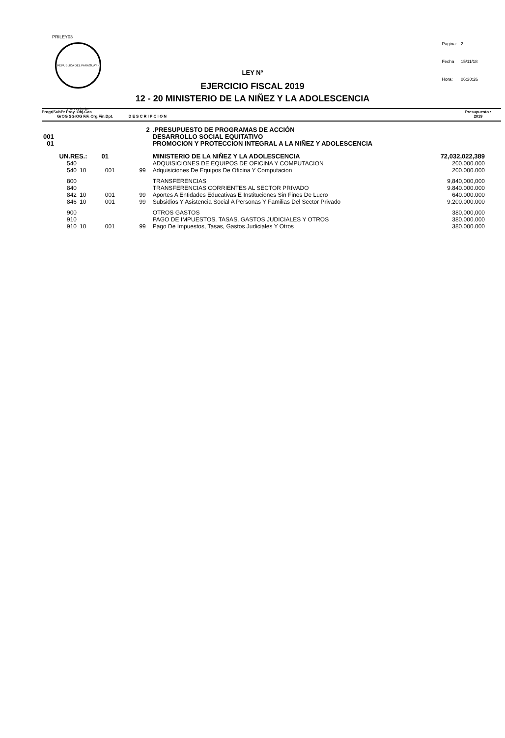PRILEY03
REPUBLICA DEL PARAGUAY · PAZ Y JUSTICIA
| Pagina: | 2 |
| Fecha | 15/11/18 |
| Hora: | 06:30:26 |
LEY Nº
EJERCICIO FISCAL 2019
12 - 20 MINISTERIO DE LA NIÑEZ Y LA ADOLESCENCIA
Progr/SubPr Proy. Obj.Gas
GrOG SGrOG F.F. Org.Fin.Dpt. D E S C R I P C I O N
Presupuesto :
2019
| 2 | | | | .PRESUPUESTO DE PROGRAMAS DE ACCIÓN | |
| 001 | | | | DESARROLLO SOCIAL EQUITATIVO | |
| 01 | | | | PROMOCION Y PROTECCION INTEGRAL A LA NIÑEZ Y ADOLESCENCIA | |
| UN.RES.: 01 | | | | MINISTERIO DE LA NIÑEZ Y LA ADOLESCENCIA | 72,032,022,389 |
| 540 | | | | ADQUISICIONES DE EQUIPOS DE OFICINA Y COMPUTACION | 200.000.000 |
| 540 | 10 | 001 | 99 | Adquisiciones De Equipos De Oficina Y Computacion | 200.000.000 |
| 800 | | | | TRANSFERENCIAS | 9,840,000,000 |
| 840 | | | | TRANSFERENCIAS CORRIENTES AL SECTOR PRIVADO | 9.840.000.000 |
| 842 | 10 | 001 | 99 | Aportes A Entidades Educativas E Instituciones Sin Fines De Lucro | 640.000.000 |
| 846 | 10 | 001 | 99 | Subsidios Y Asistencia Social A Personas Y Familias Del Sector Privado | 9.200.000.000 |
| 900 | | | | OTROS GASTOS | 380,000,000 |
| 910 | | | | PAGO DE IMPUESTOS. TASAS. GASTOS JUDICIALES Y OTROS | 380.000.000 |
| 910 | 10 | 001 | 99 | Pago De Impuestos, Tasas, Gastos Judiciales Y Otros | 380.000.000 |